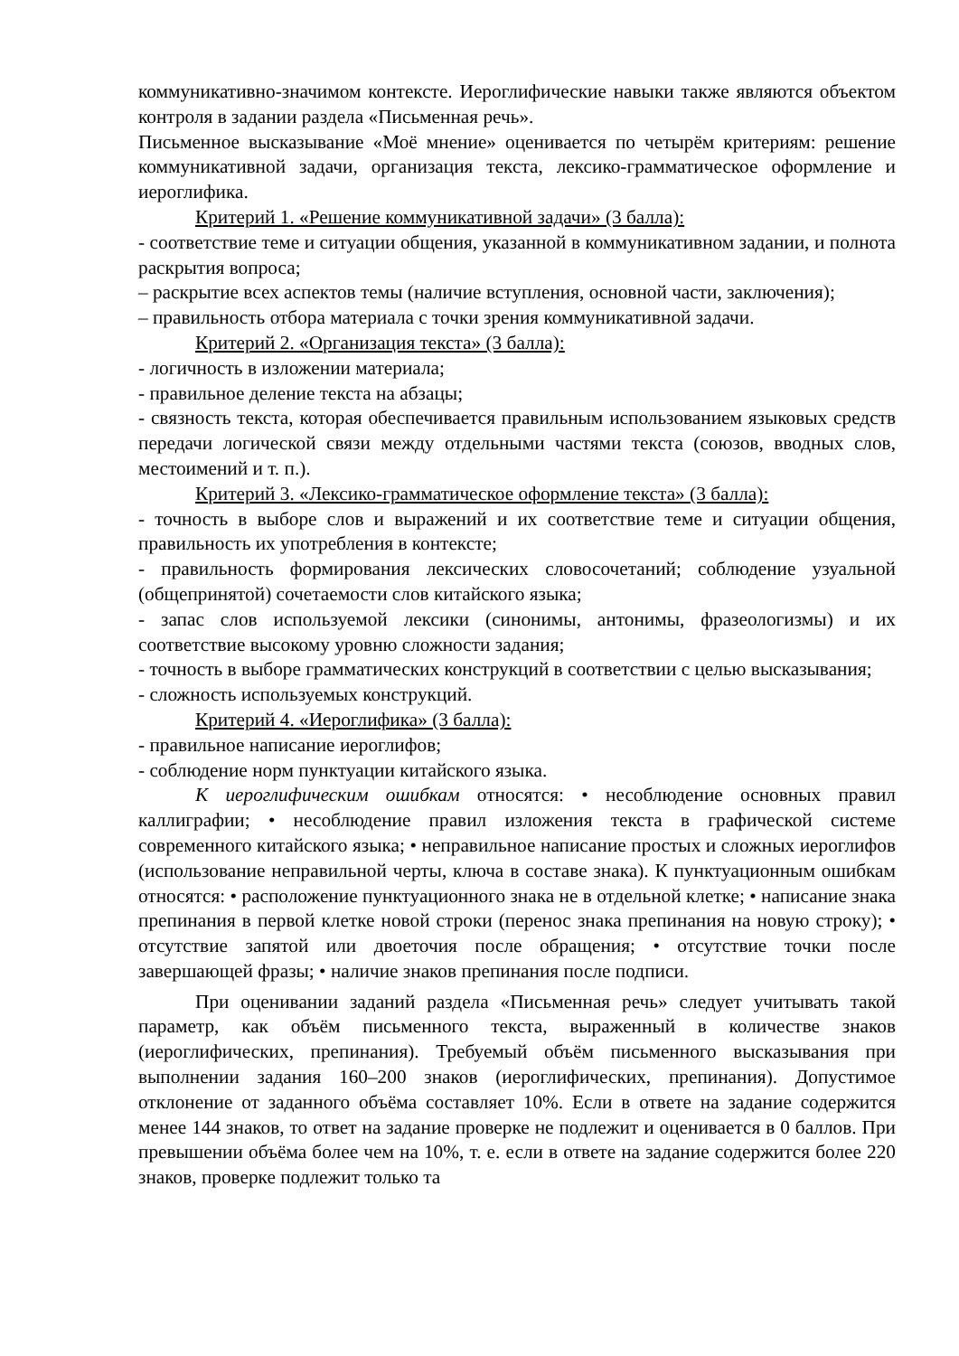коммуникативно-значимом контексте. Иероглифические навыки также являются объектом контроля в задании раздела «Письменная речь».
Письменное высказывание «Моё мнение» оценивается по четырём критериям: решение коммуникативной задачи, организация текста, лексико-грамматическое оформление и иероглифика.
Критерий 1. «Решение коммуникативной задачи» (3 балла):
- соответствие теме и ситуации общения, указанной в коммуникативном задании, и полнота раскрытия вопроса;
– раскрытие всех аспектов темы (наличие вступления, основной части, заключения);
– правильность отбора материала с точки зрения коммуникативной задачи.
Критерий 2. «Организация текста» (3 балла):
- логичность в изложении материала;
- правильное деление текста на абзацы;
- связность текста, которая обеспечивается правильным использованием языковых средств передачи логической связи между отдельными частями текста (союзов, вводных слов, местоимений и т. п.).
Критерий 3. «Лексико-грамматическое оформление текста» (3 балла):
- точность в выборе слов и выражений и их соответствие теме и ситуации общения, правильность их употребления в контексте;
- правильность формирования лексических словосочетаний; соблюдение узуальной (общепринятой) сочетаемости слов китайского языка;
- запас слов используемой лексики (синонимы, антонимы, фразеологизмы) и их соответствие высокому уровню сложности задания;
- точность в выборе грамматических конструкций в соответствии с целью высказывания;
- сложность используемых конструкций.
Критерий 4. «Иероглифика» (3 балла):
- правильное написание иероглифов;
- соблюдение норм пунктуации китайского языка.
К иероглифическим ошибкам относятся: • несоблюдение основных правил каллиграфии; • несоблюдение правил изложения текста в графической системе современного китайского языка; • неправильное написание простых и сложных иероглифов (использование неправильной черты, ключа в составе знака). К пунктуационным ошибкам относятся: • расположение пунктуационного знака не в отдельной клетке; • написание знака препинания в первой клетке новой строки (перенос знака препинания на новую строку); • отсутствие запятой или двоеточия после обращения; • отсутствие точки после завершающей фразы; • наличие знаков препинания после подписи.
При оценивании заданий раздела «Письменная речь» следует учитывать такой параметр, как объём письменного текста, выраженный в количестве знаков (иероглифических, препинания). Требуемый объём письменного высказывания при выполнении задания 160–200 знаков (иероглифических, препинания). Допустимое отклонение от заданного объёма составляет 10%. Если в ответе на задание содержится менее 144 знаков, то ответ на задание проверке не подлежит и оценивается в 0 баллов. При превышении объёма более чем на 10%, т. е. если в ответе на задание содержится более 220 знаков, проверке подлежит только та